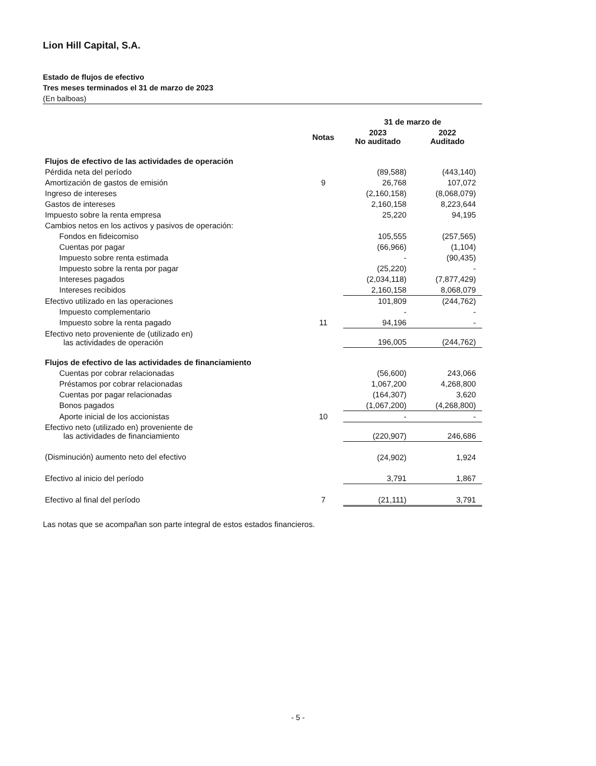Lion Hill Capital, S.A.
Estado de flujos de efectivo
Tres meses terminados el 31 de marzo de 2023
(En balboas)
| | | 31 de marzo de | |
| --- | --- | --- | --- |
| | Notas | 2023 No auditado | 2022 Auditado |
| Flujos de efectivo de las actividades de operación | | | |
| Pérdida neta del período | | (89,588) | (443,140) |
| Amortización de gastos de emisión | 9 | 26,768 | 107,072 |
| Ingreso de intereses | | (2,160,158) | (8,068,079) |
| Gastos de intereses | | 2,160,158 | 8,223,644 |
| Impuesto sobre la renta empresa | | 25,220 | 94,195 |
| Cambios netos en los activos y pasivos de operación: | | | |
| Fondos en fideicomiso | | 105,555 | (257,565) |
| Cuentas por pagar | | (66,966) | (1,104) |
| Impuesto sobre renta estimada | | - | (90,435) |
| Impuesto sobre la renta por pagar | | (25,220) | - |
| Intereses pagados | | (2,034,118) | (7,877,429) |
| Intereses recibidos | | 2,160,158 | 8,068,079 |
| Efectivo utilizado en las operaciones | | 101,809 | (244,762) |
| Impuesto complementario | | - | - |
| Impuesto sobre la renta pagado | 11 | 94,196 | - |
| Efectivo neto proveniente de (utilizado en) las actividades de operación | | 196,005 | (244,762) |
| Flujos de efectivo de las actividades de financiamiento | | | |
| Cuentas por cobrar relacionadas | | (56,600) | 243,066 |
| Préstamos por cobrar relacionadas | | 1,067,200 | 4,268,800 |
| Cuentas por pagar relacionadas | | (164,307) | 3,620 |
| Bonos pagados | | (1,067,200) | (4,268,800) |
| Aporte inicial de los accionistas | 10 | - | - |
| Efectivo neto (utilizado en) proveniente de las actividades de financiamiento | | (220,907) | 246,686 |
| (Disminución) aumento neto del efectivo | | (24,902) | 1,924 |
| Efectivo al inicio del período | | 3,791 | 1,867 |
| Efectivo al final del período | 7 | (21,111) | 3,791 |
Las notas que se acompañan son parte integral de estos estados financieros.
- 5 -